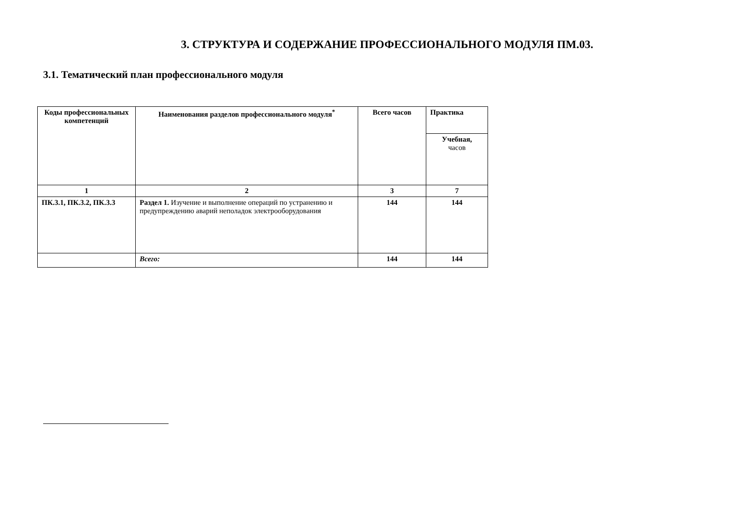3. СТРУКТУРА И СОДЕРЖАНИЕ ПРОФЕССИОНАЛЬНОГО МОДУЛЯ ПМ.03.
3.1. Тематический план профессионального модуля
| Коды профессиональных компетенций | Наименования разделов профессионального модуля<sup>*</sup> | Всего часов | Практика |
| --- | --- | --- | --- |
| | | | Учебная, часов |
| 1 | 2 | 3 | 7 |
| ПК.3.1, ПК.3.2, ПК.3.3 | Раздел 1. Изучение и выполнение операций по устранению и предупреждению аварий неполадок электрооборудования | 144 | 144 |
| | Всего: | 144 | 144 |